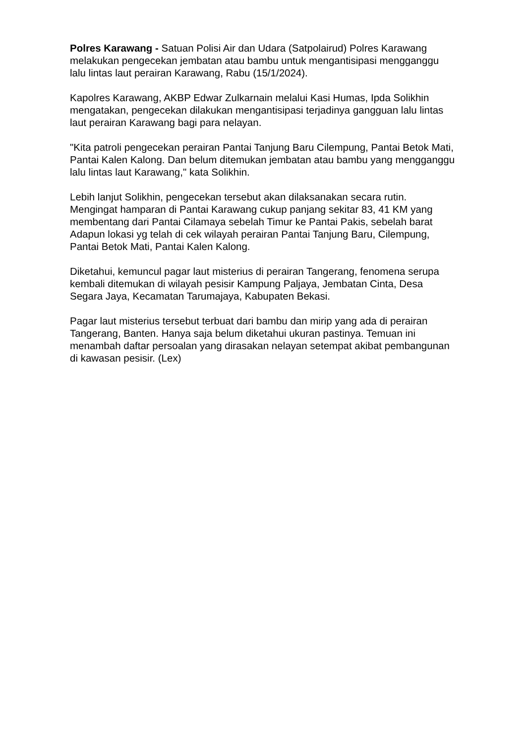Polres Karawang - Satuan Polisi Air dan Udara (Satpolairud) Polres Karawang melakukan pengecekan jembatan atau bambu untuk mengantisipasi mengganggu lalu lintas laut perairan Karawang, Rabu (15/1/2024).
Kapolres Karawang, AKBP Edwar Zulkarnain melalui Kasi Humas, Ipda Solikhin mengatakan, pengecekan dilakukan mengantisipasi terjadinya gangguan lalu lintas laut perairan Karawang bagi para nelayan.
"Kita patroli pengecekan perairan Pantai Tanjung Baru Cilempung, Pantai Betok Mati, Pantai Kalen Kalong. Dan belum ditemukan jembatan atau bambu yang mengganggu lalu lintas laut Karawang," kata Solikhin.
Lebih lanjut Solikhin, pengecekan tersebut akan dilaksanakan secara rutin. Mengingat hamparan di Pantai Karawang cukup panjang sekitar 83, 41 KM yang membentang dari Pantai Cilamaya sebelah Timur ke Pantai Pakis, sebelah barat Adapun lokasi yg telah di cek wilayah perairan Pantai Tanjung Baru, Cilempung, Pantai Betok Mati, Pantai Kalen Kalong.
Diketahui, kemuncul pagar laut misterius di perairan Tangerang, fenomena serupa kembali ditemukan di wilayah pesisir Kampung Paljaya, Jembatan Cinta, Desa Segara Jaya, Kecamatan Tarumajaya, Kabupaten Bekasi.
Pagar laut misterius tersebut terbuat dari bambu dan mirip yang ada di perairan Tangerang, Banten. Hanya saja belum diketahui ukuran pastinya. Temuan ini menambah daftar persoalan yang dirasakan nelayan setempat akibat pembangunan di kawasan pesisir. (Lex)